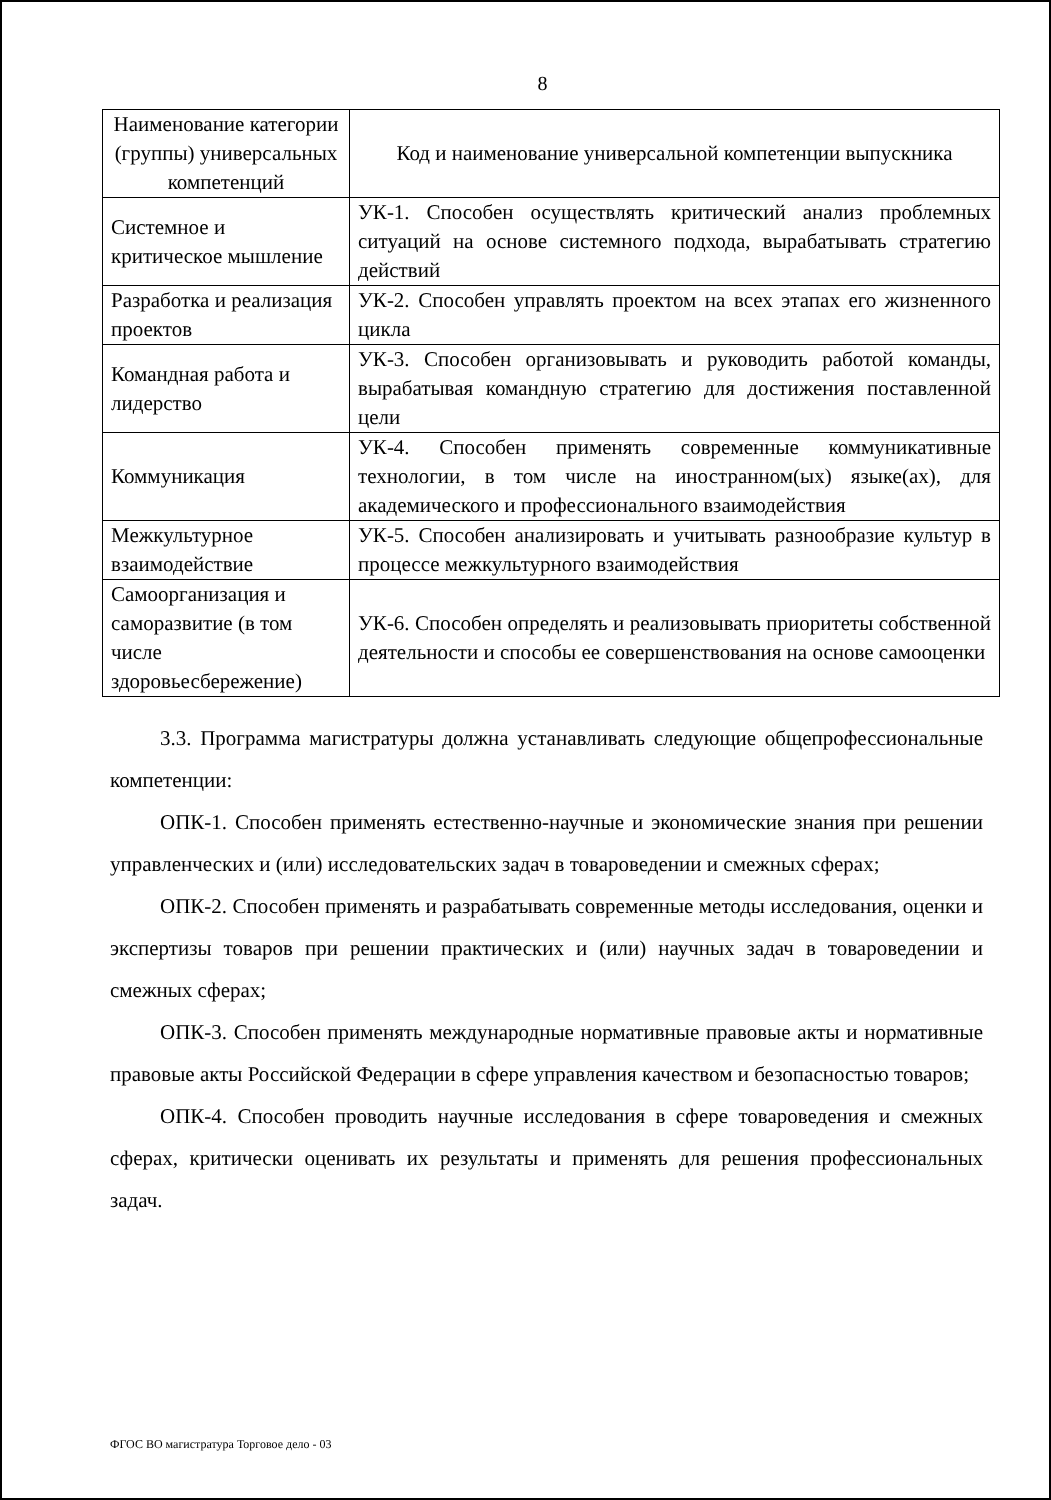8
| Наименование категории (группы) универсальных компетенций | Код и наименование универсальной компетенции выпускника |
| --- | --- |
| Системное и критическое мышление | УК-1. Способен осуществлять критический анализ проблемных ситуаций на основе системного подхода, вырабатывать стратегию действий |
| Разработка и реализация проектов | УК-2. Способен управлять проектом на всех этапах его жизненного цикла |
| Командная работа и лидерство | УК-3. Способен организовывать и руководить работой команды, вырабатывая командную стратегию для достижения поставленной цели |
| Коммуникация | УК-4. Способен применять современные коммуникативные технологии, в том числе на иностранном(ых) языке(ах), для академического и профессионального взаимодействия |
| Межкультурное взаимодействие | УК-5. Способен анализировать и учитывать разнообразие культур в процессе межкультурного взаимодействия |
| Самоорганизация и саморазвитие (в том числе здоровьесбережение) | УК-6. Способен определять и реализовывать приоритеты собственной деятельности и способы ее совершенствования на основе самооценки |
3.3. Программа магистратуры должна устанавливать следующие общепрофессиональные компетенции:
ОПК-1. Способен применять естественно-научные и экономические знания при решении управленческих и (или) исследовательских задач в товароведении и смежных сферах;
ОПК-2. Способен применять и разрабатывать современные методы исследования, оценки и экспертизы товаров при решении практических и (или) научных задач в товароведении и смежных сферах;
ОПК-3. Способен применять международные нормативные правовые акты и нормативные правовые акты Российской Федерации в сфере управления качеством и безопасностью товаров;
ОПК-4. Способен проводить научные исследования в сфере товароведения и смежных сферах, критически оценивать их результаты и применять для решения профессиональных задач.
ФГОС ВО магистратура Торговое дело - 03